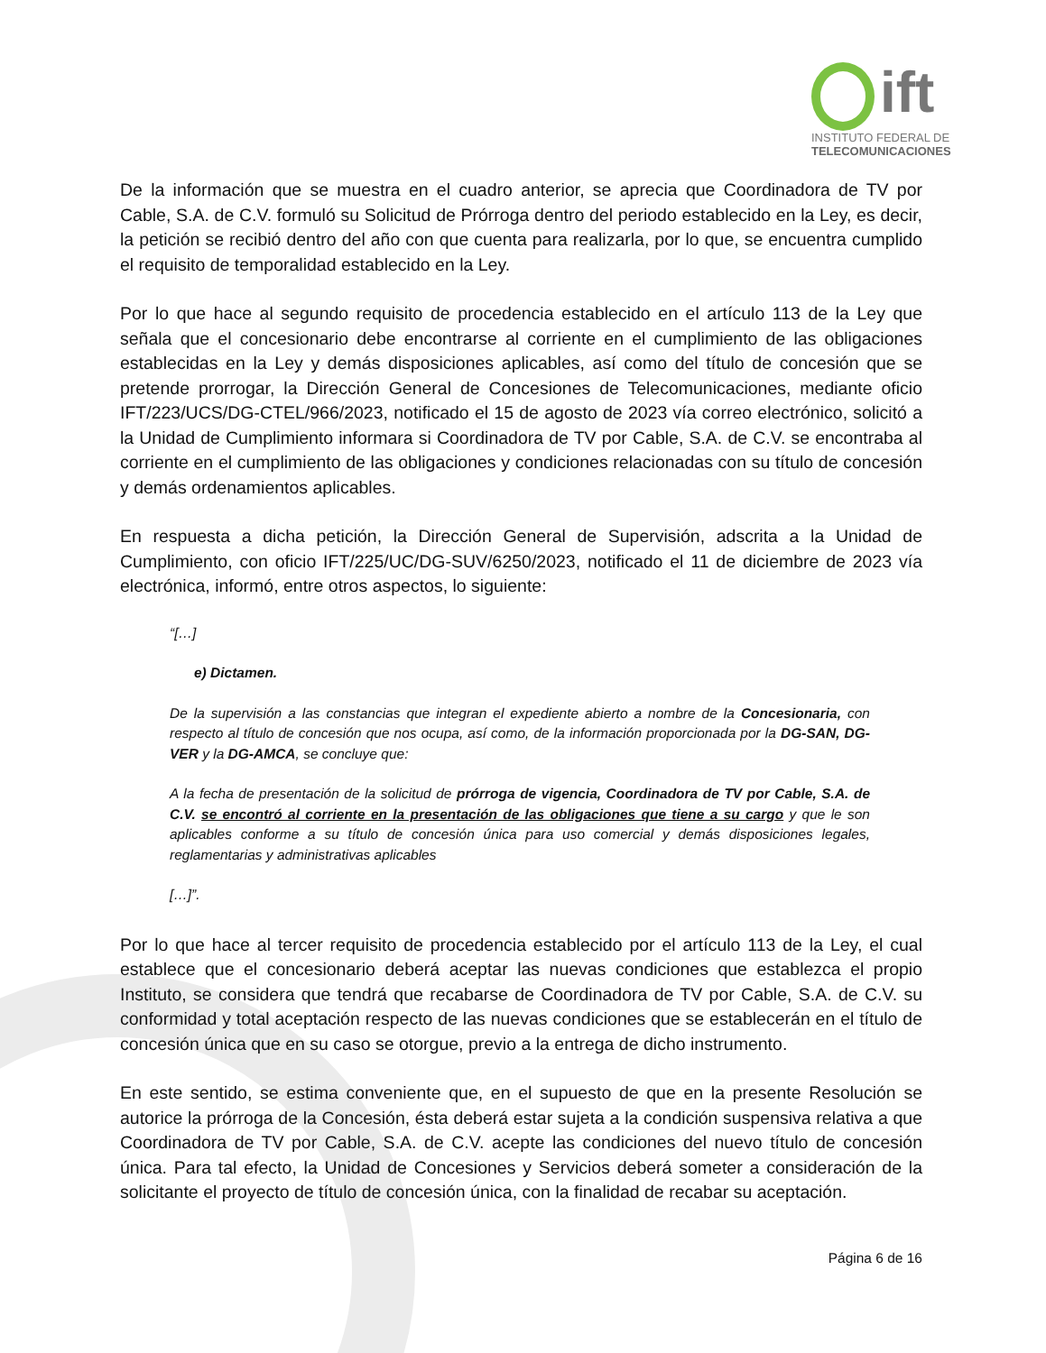ift
INSTITUTO FEDERAL DE
TELECOMUNICACIONES
De la información que se muestra en el cuadro anterior, se aprecia que Coordinadora de TV por Cable, S.A. de C.V. formuló su Solicitud de Prórroga dentro del periodo establecido en la Ley, es decir, la petición se recibió dentro del año con que cuenta para realizarla, por lo que, se encuentra cumplido el requisito de temporalidad establecido en la Ley.
Por lo que hace al segundo requisito de procedencia establecido en el artículo 113 de la Ley que señala que el concesionario debe encontrarse al corriente en el cumplimiento de las obligaciones establecidas en la Ley y demás disposiciones aplicables, así como del título de concesión que se pretende prorrogar, la Dirección General de Concesiones de Telecomunicaciones, mediante oficio IFT/223/UCS/DG-CTEL/966/2023, notificado el 15 de agosto de 2023 vía correo electrónico, solicitó a la Unidad de Cumplimiento informara si Coordinadora de TV por Cable, S.A. de C.V. se encontraba al corriente en el cumplimiento de las obligaciones y condiciones relacionadas con su título de concesión y demás ordenamientos aplicables.
En respuesta a dicha petición, la Dirección General de Supervisión, adscrita a la Unidad de Cumplimiento, con oficio IFT/225/UC/DG-SUV/6250/2023, notificado el 11 de diciembre de 2023 vía electrónica, informó, entre otros aspectos, lo siguiente:
“[…]
e) Dictamen.
De la supervisión a las constancias que integran el expediente abierto a nombre de la Concesionaria, con respecto al título de concesión que nos ocupa, así como, de la información proporcionada por la DG-SAN, DG-VER y la DG-AMCA, se concluye que:
A la fecha de presentación de la solicitud de prórroga de vigencia, Coordinadora de TV por Cable, S.A. de C.V. se encontró al corriente en la presentación de las obligaciones que tiene a su cargo y que le son aplicables conforme a su título de concesión única para uso comercial y demás disposiciones legales, reglamentarias y administrativas aplicables
[…]”.
Por lo que hace al tercer requisito de procedencia establecido por el artículo 113 de la Ley, el cual establece que el concesionario deberá aceptar las nuevas condiciones que establezca el propio Instituto, se considera que tendrá que recabarse de Coordinadora de TV por Cable, S.A. de C.V. su conformidad y total aceptación respecto de las nuevas condiciones que se establecerán en el título de concesión única que en su caso se otorgue, previo a la entrega de dicho instrumento.
En este sentido, se estima conveniente que, en el supuesto de que en la presente Resolución se autorice la prórroga de la Concesión, ésta deberá estar sujeta a la condición suspensiva relativa a que Coordinadora de TV por Cable, S.A. de C.V. acepte las condiciones del nuevo título de concesión única. Para tal efecto, la Unidad de Concesiones y Servicios deberá someter a consideración de la solicitante el proyecto de título de concesión única, con la finalidad de recabar su aceptación.
Página 6 de 16